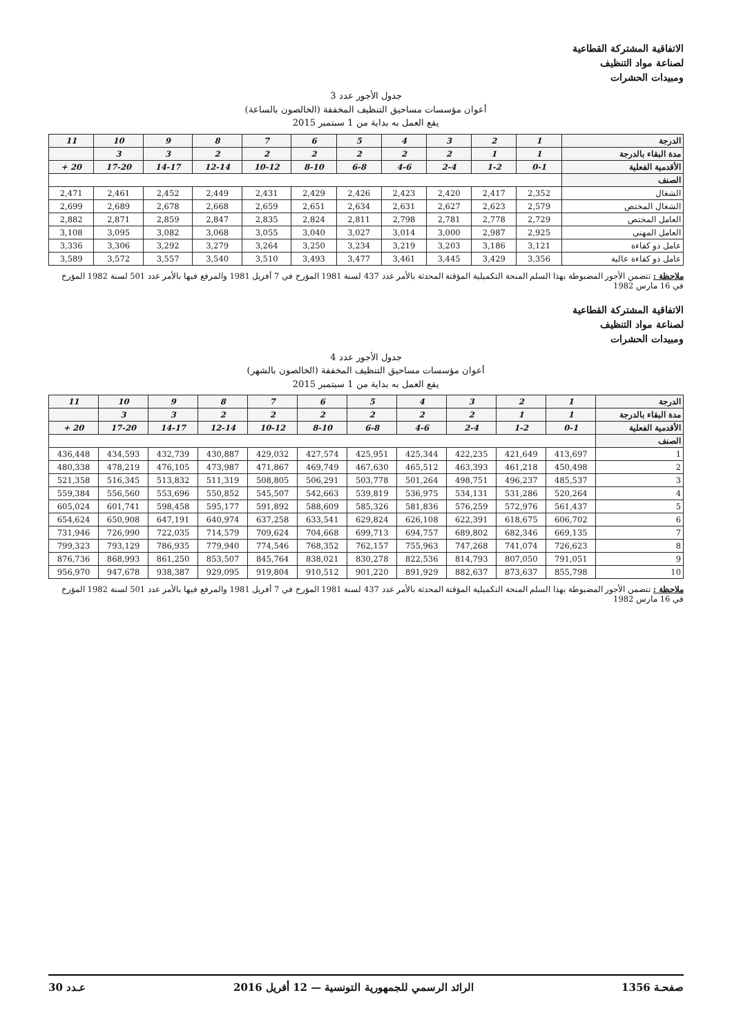الاتفاقية المشتركة القطاعية
لصناعة مواد التنظيف
ومبيدات الحشرات
جدول الأجور عدد 3
أعوان مؤسسات مساحيق التنظيف المخففة (الخالصون بالساعة)
يقع العمل به بداية من 1 سبتمبر 2015
| الدرجة | 1 | 2 | 3 | 4 | 5 | 6 | 7 | 8 | 9 | 10 | 11 |
| --- | --- | --- | --- | --- | --- | --- | --- | --- | --- | --- | --- |
| مدة البقاء بالدرجة | 1 | 1 | 2 | 2 | 2 | 2 | 2 | 2 | 3 | 3 | |
| الأقدمية الفعلية | 0-1 | 1-2 | 2-4 | 4-6 | 6-8 | 8-10 | 10-12 | 12-14 | 14-17 | 17-20 | 20 + |
| الصنف | | | | | | | | | | | |
| الشغال | 2,352 | 2,417 | 2,420 | 2,423 | 2,426 | 2,429 | 2,431 | 2,449 | 2,452 | 2,461 | 2,471 |
| الشغال المختص | 2,579 | 2,623 | 2,627 | 2,631 | 2,634 | 2,651 | 2,659 | 2,668 | 2,678 | 2,689 | 2,699 |
| العامل المختص | 2,729 | 2,778 | 2,781 | 2,798 | 2,811 | 2,824 | 2,835 | 2,847 | 2,859 | 2,871 | 2,882 |
| العامل المهني | 2,925 | 2,987 | 3,000 | 3,014 | 3,027 | 3,040 | 3,055 | 3,068 | 3,082 | 3,095 | 3,108 |
| عامل ذو كفاءة | 3,121 | 3,186 | 3,203 | 3,219 | 3,234 | 3,250 | 3,264 | 3,279 | 3,292 | 3,306 | 3,336 |
| عامل ذو كفاءة عالية | 3,356 | 3,429 | 3,445 | 3,461 | 3,477 | 3,493 | 3,510 | 3,540 | 3,557 | 3,572 | 3,589 |
ملاحظة : تتضمن الأجور المضبوطة بهذا السلم المنحة التكميلية المؤقتة المحدثة بالأمر عدد 437 لسنة 1981 المؤرخ في 7 أفريل 1981 والمرفع فيها بالأمر عدد 501 لسنة 1982 المؤرخ في 16 مارس 1982
الاتفاقية المشتركة القطاعية
لصناعة مواد التنظيف
ومبيدات الحشرات
جدول الأجور عدد 4
أعوان مؤسسات مساحيق التنظيف المخففة (الخالصون بالشهر)
يقع العمل به بداية من 1 سبتمبر 2015
| الدرجة | 1 | 2 | 3 | 4 | 5 | 6 | 7 | 8 | 9 | 10 | 11 |
| --- | --- | --- | --- | --- | --- | --- | --- | --- | --- | --- | --- |
| مدة البقاء بالدرجة | 1 | 1 | 2 | 2 | 2 | 2 | 2 | 2 | 3 | 3 | |
| الأقدمية الفعلية | 0-1 | 1-2 | 2-4 | 4-6 | 6-8 | 8-10 | 10-12 | 12-14 | 14-17 | 17-20 | 20 + |
| الصنف | | | | | | | | | | | |
| 1 | 413,697 | 421,649 | 422,235 | 425,344 | 425,951 | 427,574 | 429,032 | 430,887 | 432,739 | 434,593 | 436,448 |
| 2 | 450,498 | 461,218 | 463,393 | 465,512 | 467,630 | 469,749 | 471,867 | 473,987 | 476,105 | 478,219 | 480,338 |
| 3 | 485,537 | 496,237 | 498,751 | 501,264 | 503,778 | 506,291 | 508,805 | 511,319 | 513,832 | 516,345 | 521,358 |
| 4 | 520,264 | 531,286 | 534,131 | 536,975 | 539,819 | 542,663 | 545,507 | 550,852 | 553,696 | 556,560 | 559,384 |
| 5 | 561,437 | 572,976 | 576,259 | 581,836 | 585,326 | 588,609 | 591,892 | 595,177 | 598,458 | 601,741 | 605,024 |
| 6 | 606,702 | 618,675 | 622,391 | 626,108 | 629,824 | 633,541 | 637,258 | 640,974 | 647,191 | 650,908 | 654,624 |
| 7 | 669,135 | 682,346 | 689,802 | 694,757 | 699,713 | 704,668 | 709,624 | 714,579 | 722,035 | 726,990 | 731,946 |
| 8 | 726,623 | 741,074 | 747,268 | 755,963 | 762,157 | 768,352 | 774,546 | 779,940 | 786,935 | 793,129 | 799,323 |
| 9 | 791,051 | 807,050 | 814,793 | 822,536 | 830,278 | 838,021 | 845,764 | 853,507 | 861,250 | 868,993 | 876,736 |
| 10 | 855,798 | 873,637 | 882,637 | 891,929 | 901,220 | 910,512 | 919,804 | 929,095 | 938,387 | 947,678 | 956,970 |
ملاحظة : تتضمن الأجور المضبوطة بهذا السلم المنحة التكميلية المؤقتة المحدثة بالأمر عدد 437 لسنة 1981 المؤرخ في 7 أفريل 1981 والمرفع فيها بالأمر عدد 501 لسنة 1982 المؤرخ في 16 مارس 1982
صفحـة 1356 الرائد الرسمي للجمهورية التونسية — 12 أفريل 2016 عـدد 30